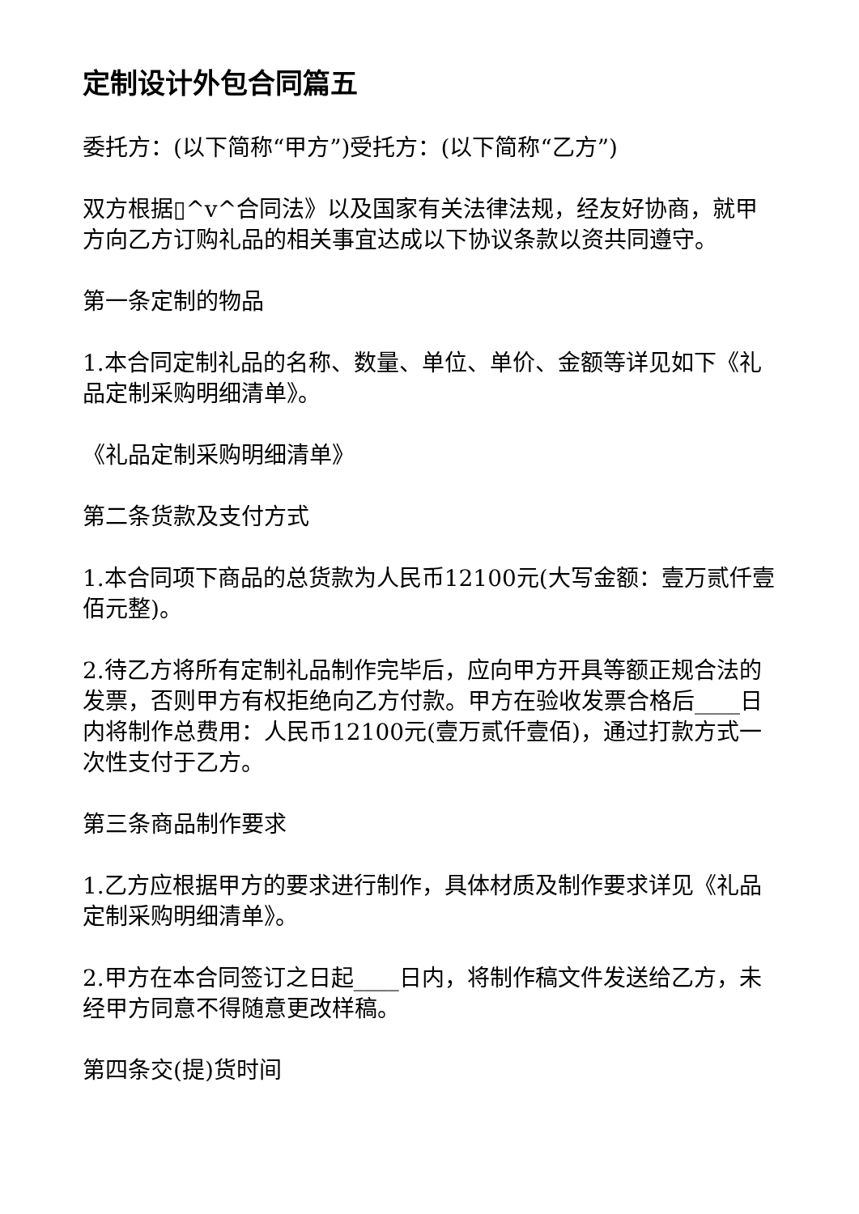定制设计外包合同篇五
委托方：(以下简称“甲方”)受托方：(以下简称“乙方”)
双方根据▯^v^合同法》以及国家有关法律法规，经友好协商，就甲方向乙方订购礼品的相关事宜达成以下协议条款以资共同遵守。
第一条定制的物品
1.本合同定制礼品的名称、数量、单位、单价、金额等详见如下《礼品定制采购明细清单》。
《礼品定制采购明细清单》
第二条货款及支付方式
1.本合同项下商品的总货款为人民币12100元(大写金额：壹万贰仟壹佰元整)。
2.待乙方将所有定制礼品制作完毕后，应向甲方开具等额正规合法的发票，否则甲方有权拒绝向乙方付款。甲方在验收发票合格后____日内将制作总费用：人民币12100元(壹万贰仟壹佰)，通过打款方式一次性支付于乙方。
第三条商品制作要求
1.乙方应根据甲方的要求进行制作，具体材质及制作要求详见《礼品定制采购明细清单》。
2.甲方在本合同签订之日起____日内，将制作稿文件发送给乙方，未经甲方同意不得随意更改样稿。
第四条交(提)货时间